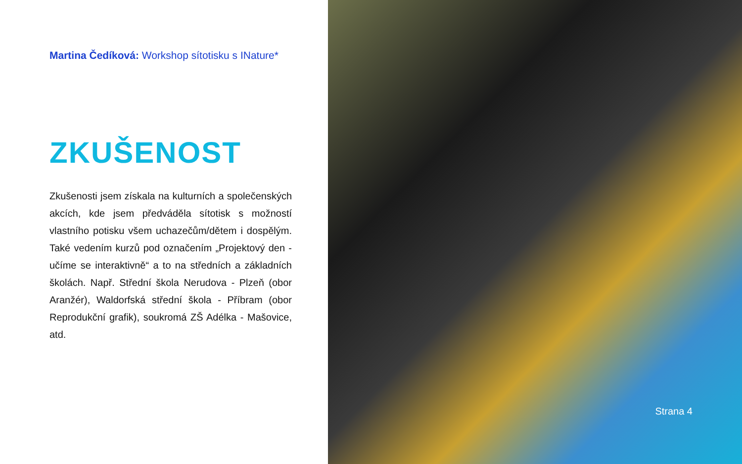Martina Čedíková: Workshop sítotisku s INature*
ZKUŠENOST
Zkušenosti jsem získala na kulturních a společenských akcích, kde jsem předváděla sítotisk s možností vlastního potisku všem uchazečům/dětem i dospělým. Také vedením kurzů pod označením „Projektový den - učíme se interaktivně“ a to na středních a základních školách. Např. Střední škola Nerudova - Plzeň (obor Aranžér), Waldorfská střední škola - Příbram (obor Reprodukční grafik), soukromá ZŠ Adélka - Mašovice, atd.
Strana 4